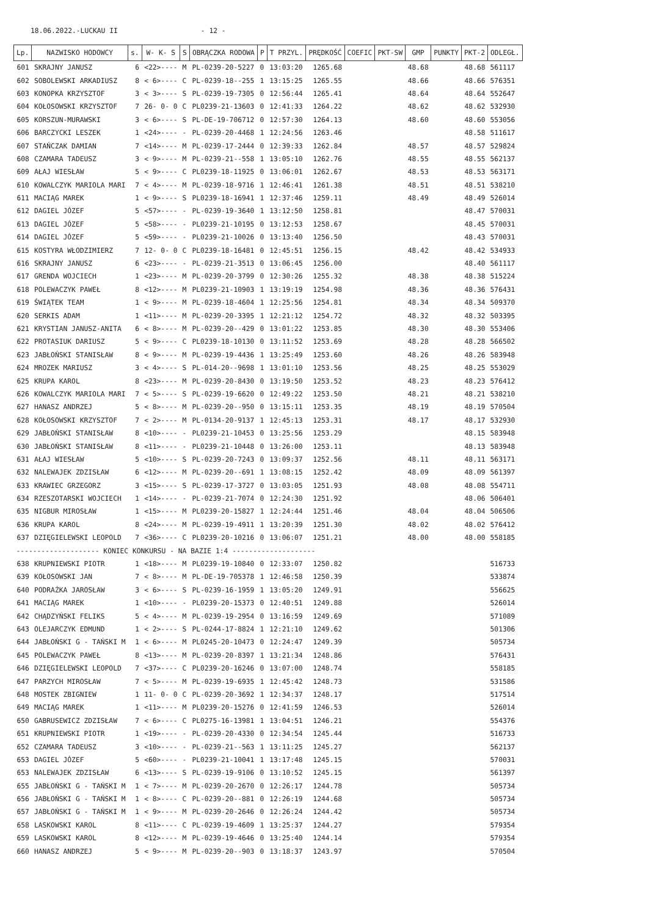18.06.2022.-LUCKAU II - 12 -
| Lp. | NAZWISKO HODOWCY | s. | W- K- S | S | OBRĄCZKA RODOWA | P | T PRZYL. | PRĘDKOŚĆ | COEFIC | PKT-SW | GMP | PUNKTY | PKT-2 | ODLEGŁ. |
| --- | --- | --- | --- | --- | --- | --- | --- | --- | --- | --- | --- | --- | --- | --- |
| 601 | SKRAJNY JANUSZ | 6 | <22>---- | M | PL-0239-20-5227 | 0 | 13:03:20 | 1265.68 | | | 48.68 | | 48.68 | 561117 |
| 602 | SOBOLEWSKI ARKADIUSZ | 8 | < 6>---- | C | PL-0239-18--255 | 1 | 13:15:25 | 1265.55 | | | 48.66 | | 48.66 | 576351 |
| 603 | KONOPKA KRZYSZTOF | 3 | < 3>---- | S | PL-0239-19-7305 | 0 | 12:56:44 | 1265.41 | | | 48.64 | | 48.64 | 552647 |
| 604 | KOŁOSOWSKI KRZYSZTOF | 7 | 26- 0- 0 | C | PL0239-21-13603 | 0 | 12:41:33 | 1264.22 | | | 48.62 | | 48.62 | 532930 |
| 605 | KORSZUN-MURAWSKI | 3 | < 6>---- | S | PL-DE-19-706712 | 0 | 12:57:30 | 1264.13 | | | 48.60 | | 48.60 | 553056 |
| 606 | BARCZYCKI LESZEK | 1 | <24>---- | - | PL-0239-20-4468 | 1 | 12:24:56 | 1263.46 | | | | | 48.58 | 511617 |
| 607 | STAŃCZAK DAMIAN | 7 | <14>---- | M | PL-0239-17-2444 | 0 | 12:39:33 | 1262.84 | | | 48.57 | | 48.57 | 529824 |
| 608 | CZAMARA TADEUSZ | 3 | < 9>---- | M | PL-0239-21--558 | 1 | 13:05:10 | 1262.76 | | | 48.55 | | 48.55 | 562137 |
| 609 | AŁAJ WIESŁAW | 5 | < 9>---- | C | PL0239-18-11925 | 0 | 13:06:01 | 1262.67 | | | 48.53 | | 48.53 | 563171 |
| 610 | KOWALCZYK MARIOLA MARI | 7 | < 4>---- | M | PL-0239-18-9716 | 1 | 12:46:41 | 1261.38 | | | 48.51 | | 48.51 | 538210 |
| 611 | MACIĄG MAREK | 1 | < 9>---- | S | PL0239-18-16941 | 1 | 12:37:46 | 1259.11 | | | 48.49 | | 48.49 | 526014 |
| 612 | DAGIEL JÓZEF | 5 | <57>---- | - | PL-0239-19-3640 | 1 | 13:12:50 | 1258.81 | | | | | 48.47 | 570031 |
| 613 | DAGIEL JÓZEF | 5 | <58>---- | - | PL0239-21-10195 | 0 | 13:12:53 | 1258.67 | | | | | 48.45 | 570031 |
| 614 | DAGIEL JÓZEF | 5 | <59>---- | - | PL0239-21-10026 | 0 | 13:13:40 | 1256.50 | | | | | 48.43 | 570031 |
| 615 | KOSTYRA WŁODZIMIERZ | 7 | 12- 0- 0 | C | PL0239-18-16481 | 0 | 12:45:51 | 1256.15 | | | 48.42 | | 48.42 | 534933 |
| 616 | SKRAJNY JANUSZ | 6 | <23>---- | - | PL-0239-21-3513 | 0 | 13:06:45 | 1256.00 | | | | | 48.40 | 561117 |
| 617 | GRENDA WOJCIECH | 1 | <23>---- | M | PL-0239-20-3799 | 0 | 12:30:26 | 1255.32 | | | 48.38 | | 48.38 | 515224 |
| 618 | POLEWACZYK PAWEŁ | 8 | <12>---- | M | PL0239-21-10903 | 1 | 13:19:19 | 1254.98 | | | 48.36 | | 48.36 | 576431 |
| 619 | ŚWIĄTEK TEAM | 1 | < 9>---- | M | PL-0239-18-4604 | 1 | 12:25:56 | 1254.81 | | | 48.34 | | 48.34 | 509370 |
| 620 | SERKIS ADAM | 1 | <11>---- | M | PL-0239-20-3395 | 1 | 12:21:12 | 1254.72 | | | 48.32 | | 48.32 | 503395 |
| 621 | KRYSTIAN JANUSZ-ANITA | 6 | < 8>---- | M | PL-0239-20--429 | 0 | 13:01:22 | 1253.85 | | | 48.30 | | 48.30 | 553406 |
| 622 | PROTASIUK DARIUSZ | 5 | < 9>---- | C | PL0239-18-10130 | 0 | 13:11:52 | 1253.69 | | | 48.28 | | 48.28 | 566502 |
| 623 | JABŁOŃSKI STANISŁAW | 8 | < 9>---- | M | PL-0239-19-4436 | 1 | 13:25:49 | 1253.60 | | | 48.26 | | 48.26 | 583948 |
| 624 | MROZEK MARIUSZ | 3 | < 4>---- | S | PL-014-20--9698 | 1 | 13:01:10 | 1253.56 | | | 48.25 | | 48.25 | 553029 |
| 625 | KRUPA KAROL | 8 | <23>---- | M | PL-0239-20-8430 | 0 | 13:19:50 | 1253.52 | | | 48.23 | | 48.23 | 576412 |
| 626 | KOWALCZYK MARIOLA MARI | 7 | < 5>---- | S | PL-0239-19-6620 | 0 | 12:49:22 | 1253.50 | | | 48.21 | | 48.21 | 538210 |
| 627 | HANASZ ANDRZEJ | 5 | < 8>---- | M | PL-0239-20--950 | 0 | 13:15:11 | 1253.35 | | | 48.19 | | 48.19 | 570504 |
| 628 | KOŁOSOWSKI KRZYSZTOF | 7 | < 2>---- | M | PL-0134-20-9137 | 1 | 12:45:13 | 1253.31 | | | 48.17 | | 48.17 | 532930 |
| 629 | JABŁOŃSKI STANISŁAW | 8 | <10>---- | - | PL0239-21-10453 | 0 | 13:25:56 | 1253.29 | | | | | 48.15 | 583948 |
| 630 | JABŁOŃSKI STANISŁAW | 8 | <11>---- | - | PL0239-21-10448 | 0 | 13:26:00 | 1253.11 | | | | | 48.13 | 583948 |
| 631 | AŁAJ WIESŁAW | 5 | <10>---- | S | PL-0239-20-7243 | 0 | 13:09:37 | 1252.56 | | | 48.11 | | 48.11 | 563171 |
| 632 | NALEWAJEK ZDZISŁAW | 6 | <12>---- | M | PL-0239-20--691 | 1 | 13:08:15 | 1252.42 | | | 48.09 | | 48.09 | 561397 |
| 633 | KRAWIEC GRZEGORZ | 3 | <15>---- | S | PL-0239-17-3727 | 0 | 13:03:05 | 1251.93 | | | 48.08 | | 48.08 | 554711 |
| 634 | RZESZOTARSKI WOJCIECH | 1 | <14>---- | - | PL-0239-21-7074 | 0 | 12:24:30 | 1251.92 | | | | | 48.06 | 506401 |
| 635 | NIGBUR MIROSŁAW | 1 | <15>---- | M | PL0239-20-15827 | 1 | 12:24:44 | 1251.46 | | | 48.04 | | 48.04 | 506506 |
| 636 | KRUPA KAROL | 8 | <24>---- | M | PL-0239-19-4911 | 1 | 13:20:39 | 1251.30 | | | 48.02 | | 48.02 | 576412 |
| 637 | DZIĘGIELEWSKI LEOPOLD | 7 | <36>---- | C | PL0239-20-10216 | 0 | 13:06:07 | 1251.21 | | | 48.00 | | 48.00 | 558185 |
| -------------------- KONIEC KONKURSU - NA BAZIE 1:4 -------------------- | | | | | | | | | | | | | | |
| 638 | KRUPNIEWSKI PIOTR | 1 | <18>---- | M | PL0239-19-10840 | 0 | 12:33:07 | 1250.82 | | | | | | 516733 |
| 639 | KOŁOSOWSKI JAN | 7 | < 8>---- | M | PL-DE-19-705378 | 1 | 12:46:58 | 1250.39 | | | | | | 533874 |
| 640 | PODRAŻKA JAROSŁAW | 3 | < 6>---- | S | PL-0239-16-1959 | 1 | 13:05:20 | 1249.91 | | | | | | 556625 |
| 641 | MACIĄG MAREK | 1 | <10>---- | - | PL0239-20-15373 | 0 | 12:40:51 | 1249.88 | | | | | | 526014 |
| 642 | CHĄDZYŃSKI FELIKS | 5 | < 4>---- | M | PL-0239-19-2954 | 0 | 13:16:59 | 1249.69 | | | | | | 571089 |
| 643 | OLEJARCZYK EDMUND | 1 | < 2>---- | S | PL-0244-17-8824 | 1 | 12:21:10 | 1249.62 | | | | | | 501306 |
| 644 | JABŁOŃSKI G - TAŃSKI M | 1 | < 6>---- | M | PL0245-20-10473 | 0 | 12:24:47 | 1249.39 | | | | | | 505734 |
| 645 | POLEWACZYK PAWEŁ | 8 | <13>---- | M | PL-0239-20-8397 | 1 | 13:21:34 | 1248.86 | | | | | | 576431 |
| 646 | DZIĘGIELEWSKI LEOPOLD | 7 | <37>---- | C | PL0239-20-16246 | 0 | 13:07:00 | 1248.74 | | | | | | 558185 |
| 647 | PARZYCH MIROSŁAW | 7 | < 5>---- | M | PL-0239-19-6935 | 1 | 12:45:42 | 1248.73 | | | | | | 531586 |
| 648 | MOSTEK ZBIGNIEW | 1 | 11- 0- 0 | C | PL-0239-20-3692 | 1 | 12:34:37 | 1248.17 | | | | | | 517514 |
| 649 | MACIĄG MAREK | 1 | <11>---- | M | PL0239-20-15276 | 0 | 12:41:59 | 1246.53 | | | | | | 526014 |
| 650 | GABRUSEWICZ ZDZISŁAW | 7 | < 6>---- | C | PL0275-16-13981 | 1 | 13:04:51 | 1246.21 | | | | | | 554376 |
| 651 | KRUPNIEWSKI PIOTR | 1 | <19>---- | - | PL-0239-20-4330 | 0 | 12:34:54 | 1245.44 | | | | | | 516733 |
| 652 | CZAMARA TADEUSZ | 3 | <10>---- | - | PL-0239-21--563 | 1 | 13:11:25 | 1245.27 | | | | | | 562137 |
| 653 | DAGIEL JÓZEF | 5 | <60>---- | - | PL0239-21-10041 | 1 | 13:17:48 | 1245.15 | | | | | | 570031 |
| 653 | NALEWAJEK ZDZISŁAW | 6 | <13>---- | S | PL-0239-19-9106 | 0 | 13:10:52 | 1245.15 | | | | | | 561397 |
| 655 | JABŁOŃSKI G - TAŃSKI M | 1 | < 7>---- | M | PL-0239-20-2670 | 0 | 12:26:17 | 1244.78 | | | | | | 505734 |
| 656 | JABŁOŃSKI G - TAŃSKI M | 1 | < 8>---- | C | PL-0239-20--881 | 0 | 12:26:19 | 1244.68 | | | | | | 505734 |
| 657 | JABŁOŃSKI G - TAŃSKI M | 1 | < 9>---- | M | PL-0239-20-2646 | 0 | 12:26:24 | 1244.42 | | | | | | 505734 |
| 658 | LASKOWSKI KAROL | 8 | <11>---- | C | PL-0239-19-4609 | 1 | 13:25:37 | 1244.27 | | | | | | 579354 |
| 659 | LASKOWSKI KAROL | 8 | <12>---- | M | PL-0239-19-4646 | 0 | 13:25:40 | 1244.14 | | | | | | 579354 |
| 660 | HANASZ ANDRZEJ | 5 | < 9>---- | M | PL-0239-20--903 | 0 | 13:18:37 | 1243.97 | | | | | | 570504 |